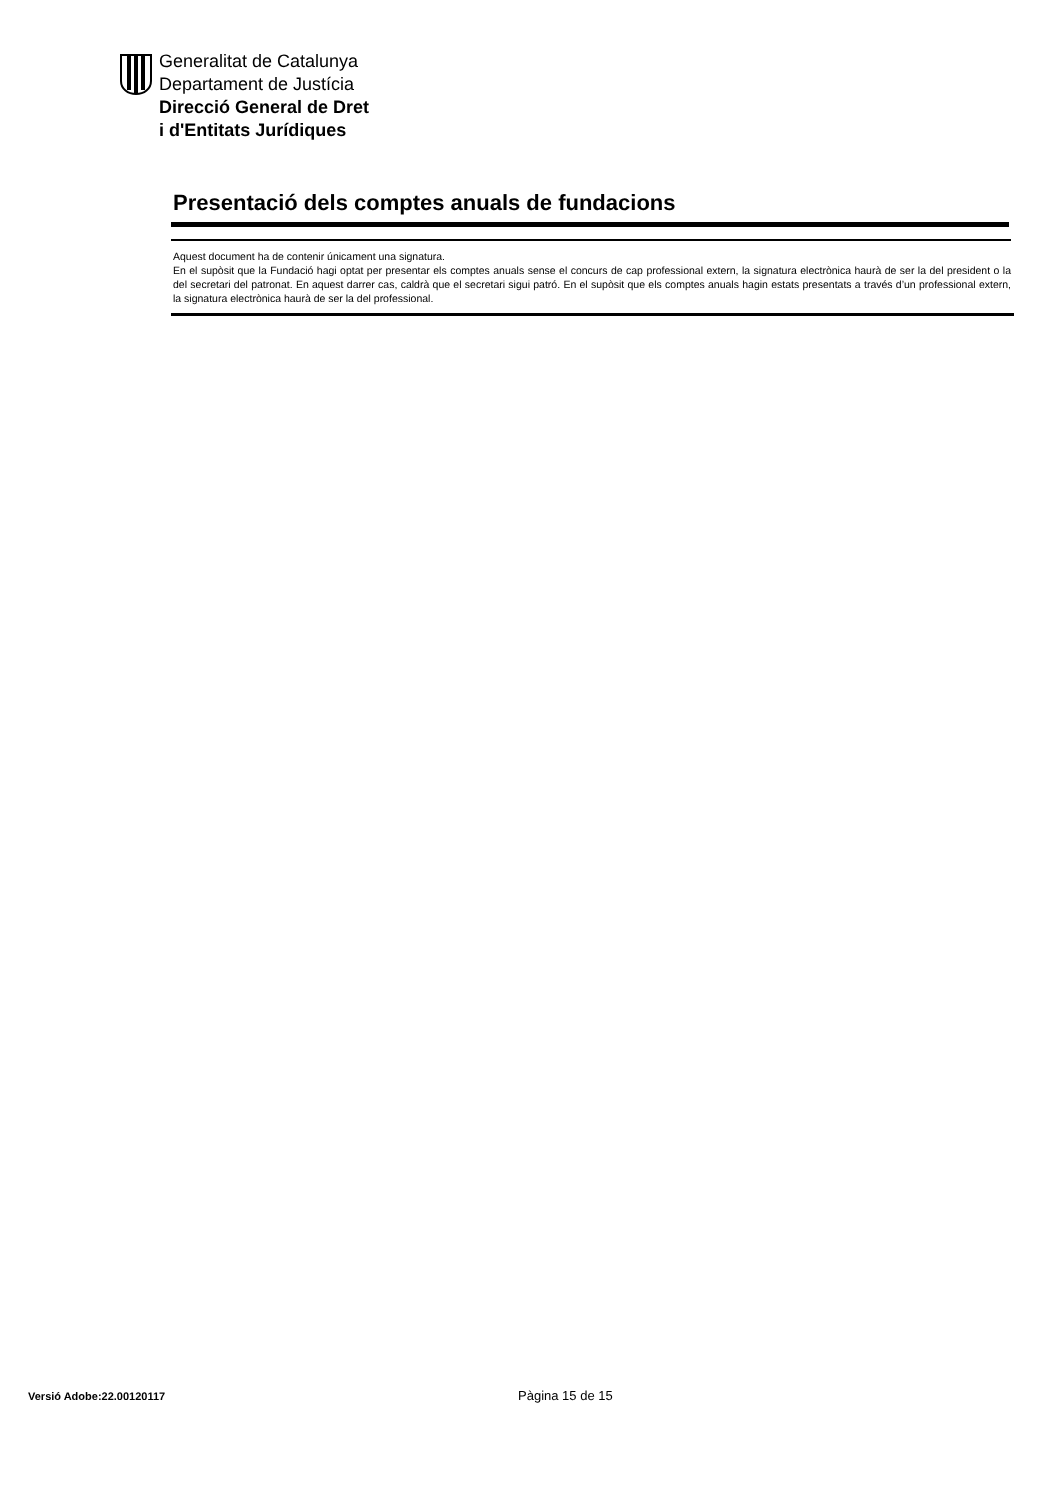Generalitat de Catalunya
Departament de Justícia
Direcció General de Dret
i d'Entitats Jurídiques
Presentació dels comptes anuals de fundacions
Aquest document ha de contenir únicament una signatura.
En el supòsit que la Fundació hagi optat per presentar els comptes anuals sense el concurs de cap professional extern, la signatura electrònica haurà de ser la del president o la del secretari del patronat. En aquest darrer cas, caldrà que el secretari sigui patró. En el supòsit que els comptes anuals hagin estats presentats a través d’un professional extern, la signatura electrònica haurà de ser la del professional.
Versió Adobe:22.00120117 Pàgina 15 de 15